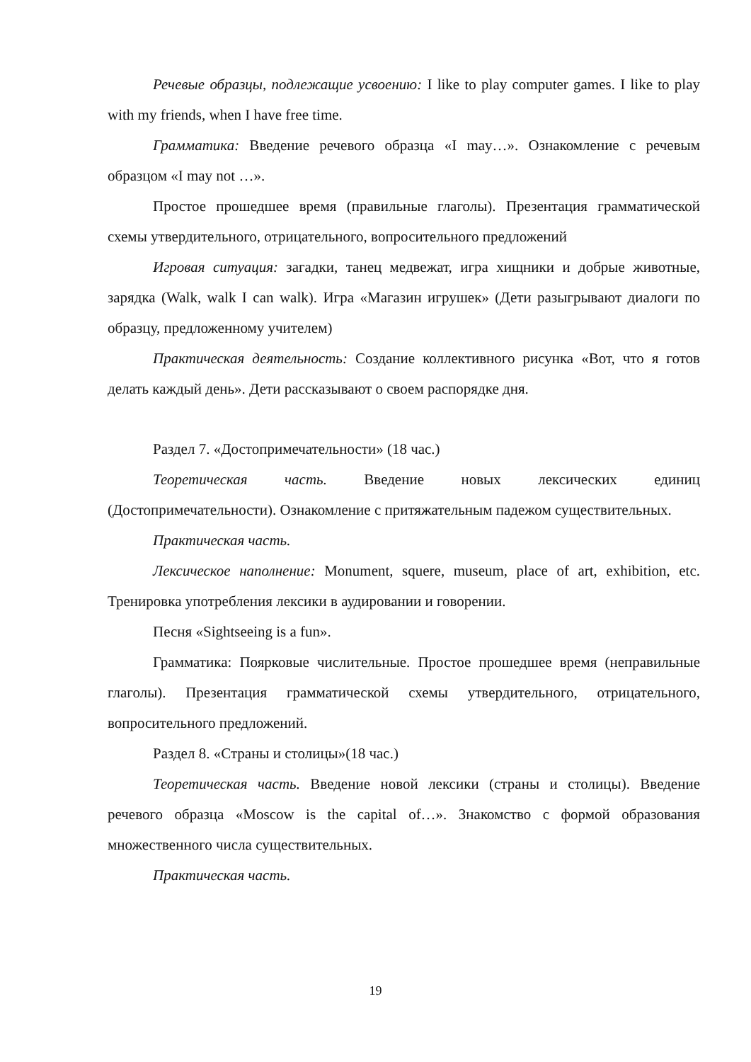Речевые образцы, подлежащие усвоению: I like to play computer games. I like to play with my friends, when I have free time.
Грамматика: Введение речевого образца «I may…». Ознакомление с речевым образцом «I may not …».
Простое прошедшее время (правильные глаголы). Презентация грамматической схемы утвердительного, отрицательного, вопросительного предложений
Игровая ситуация: загадки, танец медвежат, игра хищники и добрые животные, зарядка (Walk, walk I can walk). Игра «Магазин игрушек» (Дети разыгрывают диалоги по образцу, предложенному учителем)
Практическая деятельность: Создание коллективного рисунка «Вот, что я готов делать каждый день». Дети рассказывают о своем распорядке дня.
Раздел 7. «Достопримечательности» (18 час.)
Теоретическая часть. Введение новых лексических единиц (Достопримечательности). Ознакомление с притяжательным падежом существительных.
Практическая часть.
Лексическое наполнение: Monument, squere, museum, place of art, exhibition, etc. Тренировка употребления лексики в аудировании и говорении.
Песня «Sightseeing is a fun».
Грамматика: Поярковые числительные. Простое прошедшее время (неправильные глаголы). Презентация грамматической схемы утвердительного, отрицательного, вопросительного предложений.
Раздел 8. «Страны и столицы»(18 час.)
Теоретическая часть. Введение новой лексики (страны и столицы). Введение речевого образца «Moscow is the capital of…». Знакомство с формой образования множественного числа существительных.
Практическая часть.
19